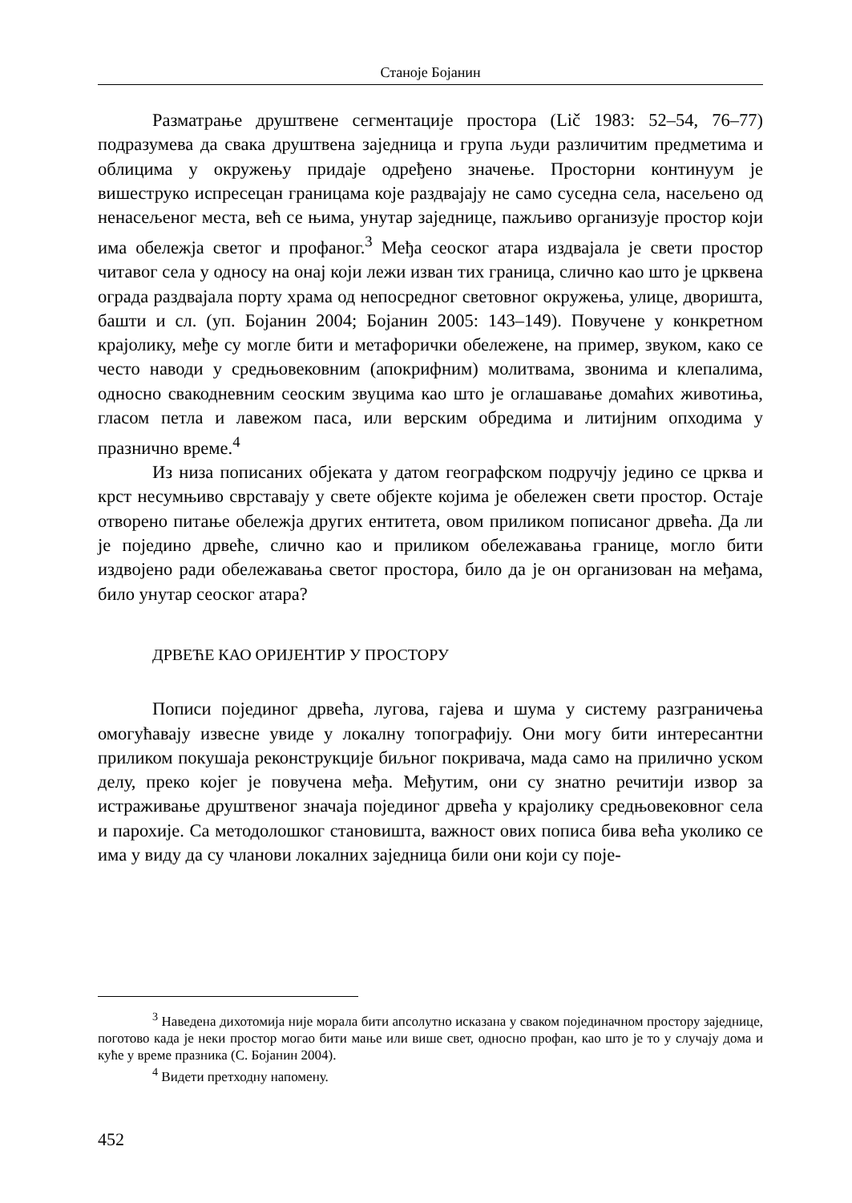Станоје Бојанин
Разматрање друштвене сегментације простора (Lič 1983: 52–54, 76–77) подразумева да свака друштвена заједница и група људи различитим предметима и облицима у окружењу придаје одређено значење. Просторни континуум је вишеструко испресецан границама које раздвајају не само суседна села, насељено од ненасељеног места, већ се њима, унутар заједнице, пажљиво организује простор који има обележја светог и профаног.<sup>3</sup> Међа сеоског атара издвајала је свети простор читавог села у односу на онај који лежи изван тих граница, слично као што је црквена ограда раздвајала порту храма од непосредног световног окружења, улице, дворишта, башти и сл. (уп. Бојанин 2004; Бојанин 2005: 143–149). Повучене у конкретном крајолику, међе су могле бити и метафорички обележене, на пример, звуком, како се често наводи у средњовековним (апокрифним) молитвама, звонима и клепалима, односно свакодневним сеоским звуцима као што је оглашавање домаћих животиња, гласом петла и лавежом паса, или верским обредима и литијним опходима у празнично време.<sup>4</sup>
Из низа пописаних објеката у датом географском подручју једино се црква и крст несумњиво сврставају у свете објекте којима је обележен свети простор. Остаје отворено питање обележја других ентитета, овом приликом пописаног дрвећа. Да ли је поједино дрвеће, слично као и приликом обележавања границе, могло бити издвојено ради обележавања светог простора, било да је он организован на међама, било унутар сеоског атара?
ДРВЕЋЕ КАО ОРИЈЕНТИР У ПРОСТОРУ
Пописи појединог дрвећа, лугова, гајева и шума у систему разграничења омогућавају извесне увиде у локалну топографију. Они могу бити интересантни приликом покушаја реконструкције биљног покривача, мада само на прилично уском делу, преко којег је повучена међа. Међутим, они су знатно речитији извор за истраживање друштвеног значаја појединог дрвећа у крајолику средњовековног села и парохије. Са методолошког становишта, важност ових пописа бива већа уколико се има у виду да су чланови локалних заједница били они који су поје-
<sup>3</sup> Наведена дихотомија није морала бити апсолутно исказана у сваком појединачном простору заједнице, поготово када је неки простор могао бити мање или више свет, односно профан, као што је то у случају дома и куће у време празника (С. Бојанин 2004).
<sup>4</sup> Видети претходну напомену.
452